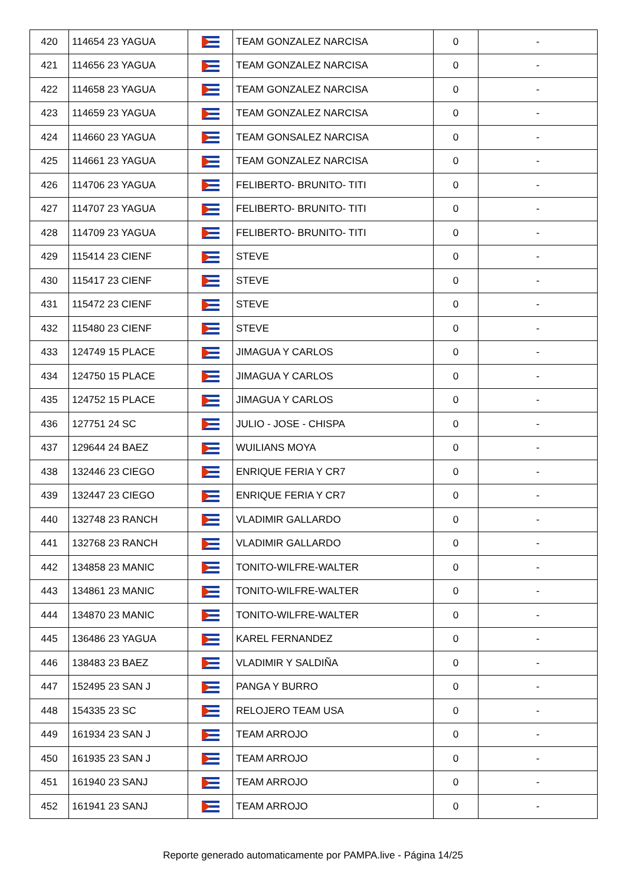| 420 | 114654 23 YAGUA | | TEAM GONZALEZ NARCISA | 0 | - |
| 421 | 114656 23 YAGUA | | TEAM GONZALEZ NARCISA | 0 | - |
| 422 | 114658 23 YAGUA | | TEAM GONZALEZ NARCISA | 0 | - |
| 423 | 114659 23 YAGUA | | TEAM GONZALEZ NARCISA | 0 | - |
| 424 | 114660 23 YAGUA | | TEAM GONSALEZ NARCISA | 0 | - |
| 425 | 114661 23 YAGUA | | TEAM GONZALEZ NARCISA | 0 | - |
| 426 | 114706 23 YAGUA | | FELIBERTO- BRUNITO- TITI | 0 | - |
| 427 | 114707 23 YAGUA | | FELIBERTO- BRUNITO- TITI | 0 | - |
| 428 | 114709 23 YAGUA | | FELIBERTO- BRUNITO- TITI | 0 | - |
| 429 | 115414 23 CIENF | | STEVE | 0 | - |
| 430 | 115417 23 CIENF | | STEVE | 0 | - |
| 431 | 115472 23 CIENF | | STEVE | 0 | - |
| 432 | 115480 23 CIENF | | STEVE | 0 | - |
| 433 | 124749 15 PLACE | | JIMAGUA Y CARLOS | 0 | - |
| 434 | 124750 15 PLACE | | JIMAGUA Y CARLOS | 0 | - |
| 435 | 124752 15 PLACE | | JIMAGUA Y CARLOS | 0 | - |
| 436 | 127751 24 SC | | JULIO - JOSE - CHISPA | 0 | - |
| 437 | 129644 24 BAEZ | | WUILIANS MOYA | 0 | - |
| 438 | 132446 23 CIEGO | | ENRIQUE FERIA Y CR7 | 0 | - |
| 439 | 132447 23 CIEGO | | ENRIQUE FERIA Y CR7 | 0 | - |
| 440 | 132748 23 RANCH | | VLADIMIR GALLARDO | 0 | - |
| 441 | 132768 23 RANCH | | VLADIMIR GALLARDO | 0 | - |
| 442 | 134858 23 MANIC | | TONITO-WILFRE-WALTER | 0 | - |
| 443 | 134861 23 MANIC | | TONITO-WILFRE-WALTER | 0 | - |
| 444 | 134870 23 MANIC | | TONITO-WILFRE-WALTER | 0 | - |
| 445 | 136486 23 YAGUA | | KAREL FERNANDEZ | 0 | - |
| 446 | 138483 23 BAEZ | | VLADIMIR Y SALDIÑA | 0 | - |
| 447 | 152495 23 SAN J | | PANGA Y BURRO | 0 | - |
| 448 | 154335 23 SC | | RELOJERO TEAM USA | 0 | - |
| 449 | 161934 23 SAN J | | TEAM ARROJO | 0 | - |
| 450 | 161935 23 SAN J | | TEAM ARROJO | 0 | - |
| 451 | 161940 23 SANJ | | TEAM ARROJO | 0 | - |
| 452 | 161941 23 SANJ | | TEAM ARROJO | 0 | - |
Reporte generado automaticamente por PAMPA.live - Página 14/25